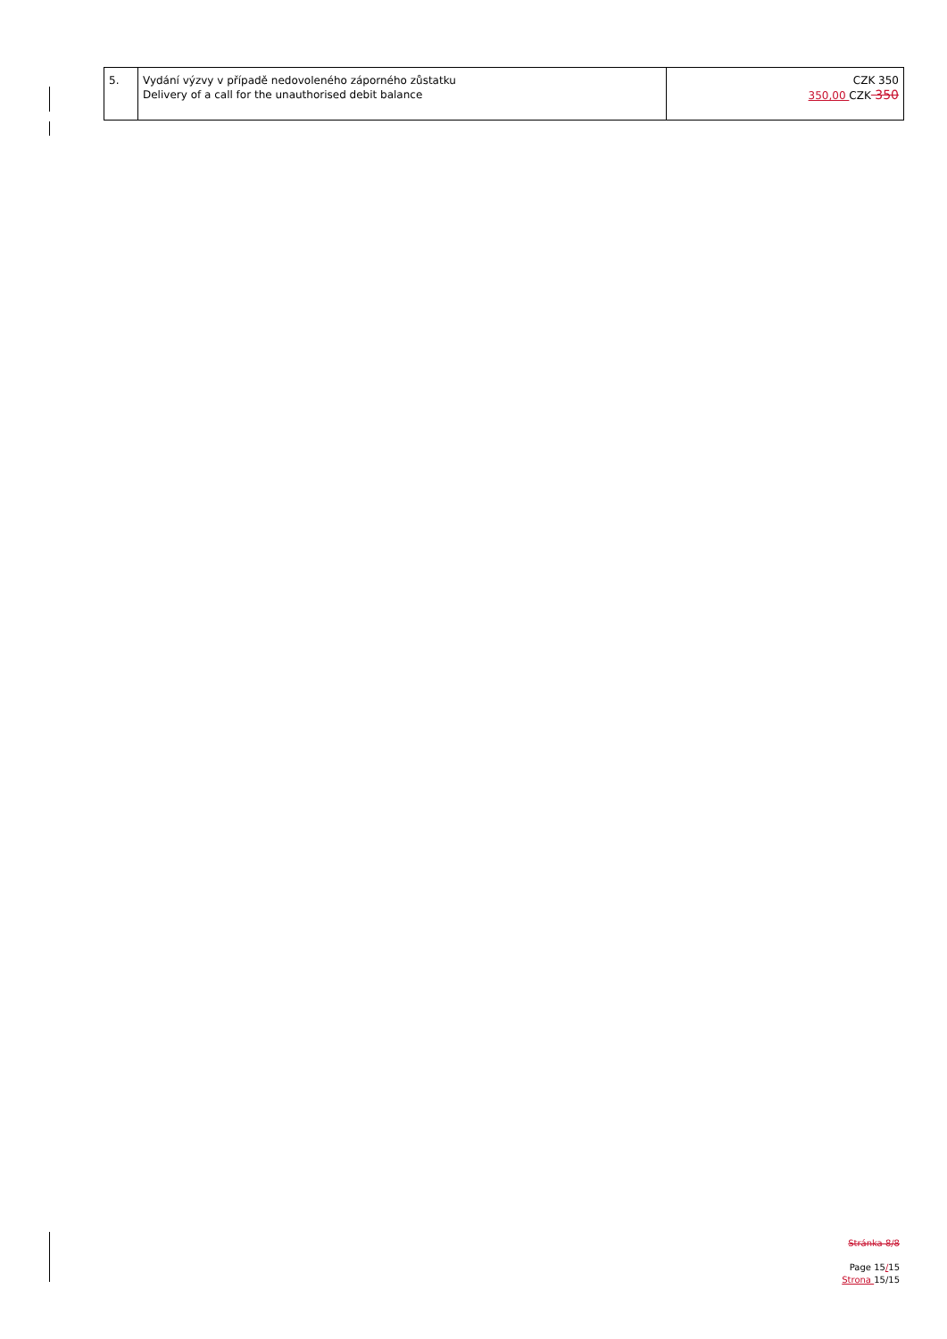| 5. | Vydání výzvy v případě nedovoleného záporného zůstatku Delivery of a call for the unauthorised debit balance | CZK 350 350,00 CZK 350 |
Stránka 8/8
Page 15/15
Strona 15/15